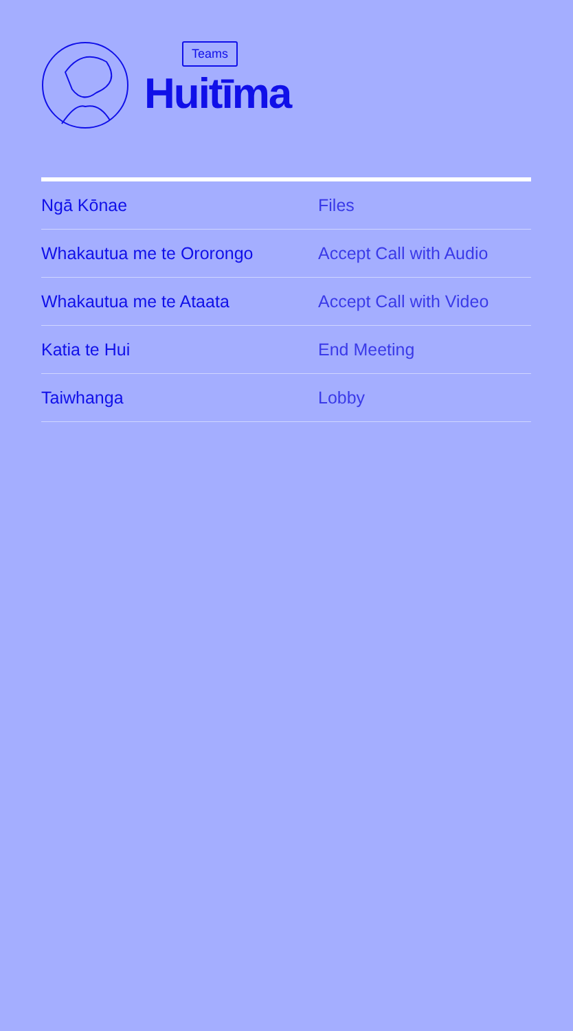Teams
Huitīma
| Ngā Kōnae | Files |
| Whakautua me te Ororongo | Accept Call with Audio |
| Whakautua me te Ataata | Accept Call with Video |
| Katia te Hui | End Meeting |
| Taiwhanga | Lobby |